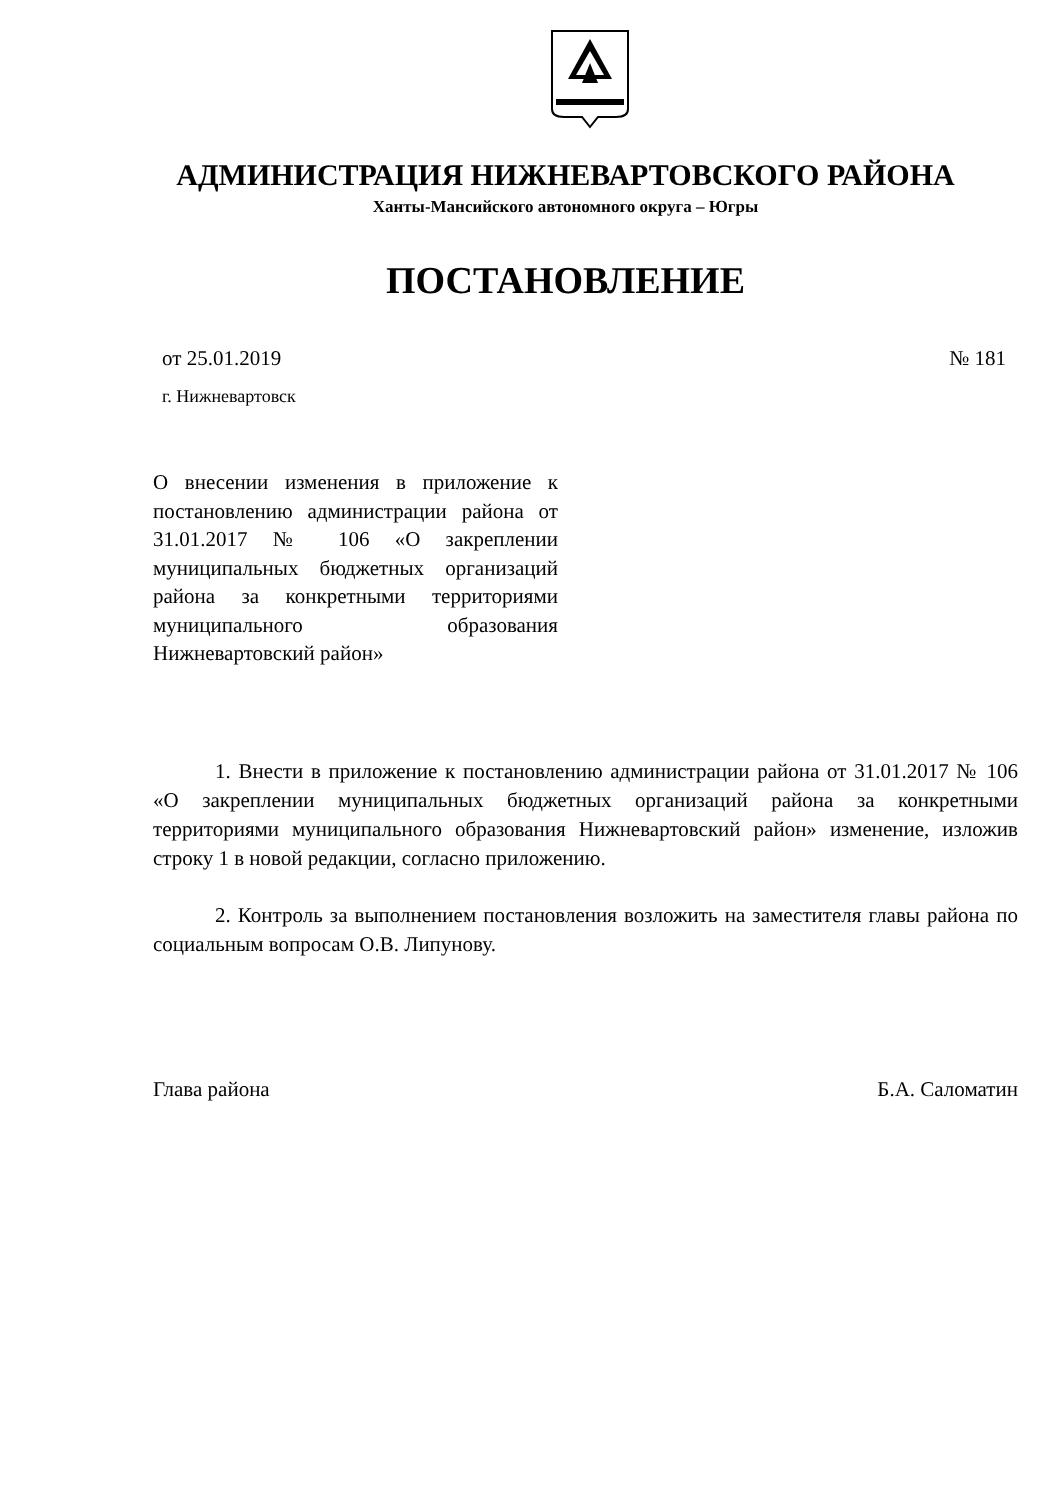АДМИНИСТРАЦИЯ НИЖНЕВАРТОВСКОГО РАЙОНА
Ханты-Мансийского автономного округа – Югры
ПОСТАНОВЛЕНИЕ
от 25.01.2019 № 181
г. Нижневартовск
О внесении изменения в приложение к постановлению администрации района от 31.01.2017 № 106 «О закреплении муниципальных бюджетных организаций района за конкретными территориями муниципального образования Нижневартовский район»
1. Внести в приложение к постановлению администрации района от 31.01.2017 № 106 «О закреплении муниципальных бюджетных организаций района за конкретными территориями муниципального образования Нижневартовский район» изменение, изложив строку 1 в новой редакции, согласно приложению.
2. Контроль за выполнением постановления возложить на заместителя главы района по социальным вопросам О.В. Липунову.
Глава района Б.А. Саломатин